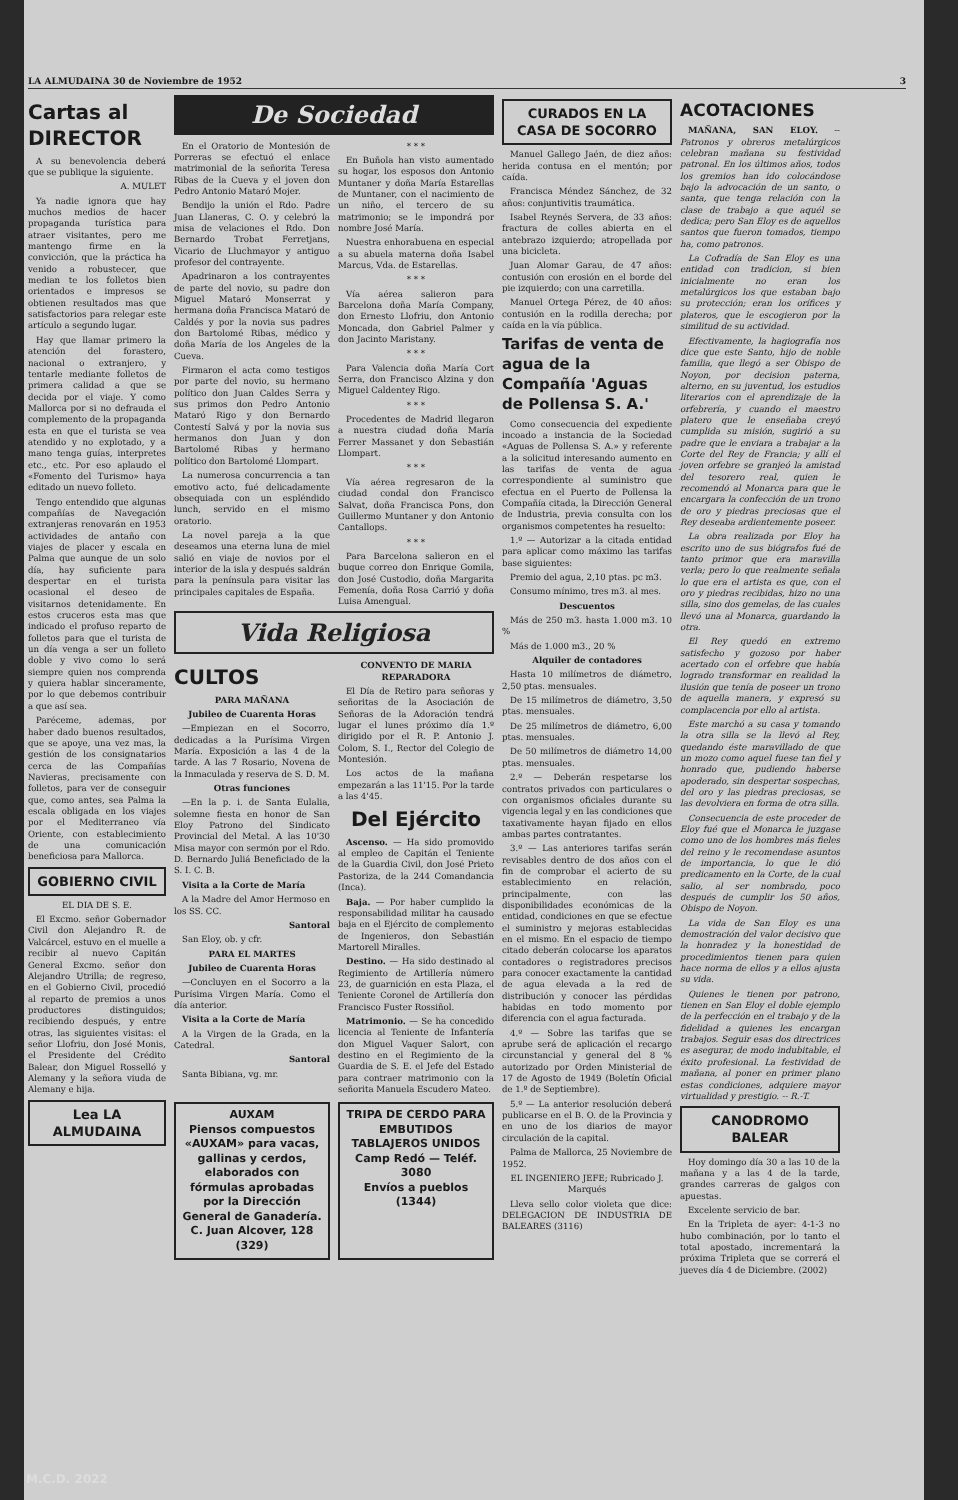LA ALMUDAINA 30 de Noviembre de 1952 3
Cartas al DIRECTOR
A su benevolencia deberá que se publique la siguiente.
A. MULET
Ya nadie ignora que hay muchos medios de hacer propaganda turística para atraer visitantes, pero me mantengo firme en la convicción, que la práctica ha venido a robustecer, que median te los folletos bien orientados e impresos se obtienen resultados mas que satisfactorios para relegar este artículo a segundo lugar.
Hay que llamar primero la atención del forastero, nacional o extranjero, y tentarle mediante folletos de primera calidad a que se decida por el viaje. Y como Mallorca por si no defrauda el complemento de la propaganda esta en que el turista se vea atendido y no explotado, y a mano tenga guías, interpretes etc., etc. Por eso aplaudo el «Fomento del Turismo» haya editado un nuevo folleto.
Tengo entendido que algunas compañías de Navegación extranjeras renovarán en 1953 actividades de antaño con viajes de placer y escala en Palma que aunque de un solo día, hay suficiente para despertar en el turista ocasional el deseo de visitarnos detenidamente. En estos cruceros esta mas que indicado el profuso reparto de folletos para que el turista de un día venga a ser un folleto doble y vivo como lo será siempre quien nos comprenda y quiera hablar sinceramente, por lo que debemos contribuir a que así sea.
Paréceme, ademas, por haber dado buenos resultados, que se apoye, una vez mas, la gestión de los consignatarios cerca de las Compañías Navieras, precisamente con folletos, para ver de conseguir que, como antes, sea Palma la escala obligada en los viajes por el Mediterraneo vía Oriente, con establecimiento de una comunicación beneficiosa para Mallorca.
GOBIERNO CIVIL
EL DIA DE S. E.
El Excmo. señor Gobernador Civil don Alejandro R. de Valcárcel, estuvo en el muelle a recibir al nuevo Capitán General Excmo. señor don Alejandro Utrilla; de regreso, en el Gobierno Civil, procedió al reparto de premios a unos productores distinguidos; recibiendo después, y entre otras, las siguientes visitas: el señor Llofriu, don José Monis, el Presidente del Crédito Balear, don Miguel Rosselló y Alemany y la señora viuda de Alemany e hija.
Lea LA ALMUDAINA
De Sociedad
En el Oratorio de Montesión de Porreras se efectuó el enlace matrimonial de la señorita Teresa Ribas de la Cueva y el joven don Pedro Antonio Mataró Mojer.
Bendijo la unión el Rdo. Padre Juan Llaneras, C. O. y celebró la misa de velaciones el Rdo. Don Bernardo Trobat Ferretjans, Vicario de Lluchmayor y antiguo profesor del contrayente.
Apadrinaron a los contrayentes de parte del novio, su padre don Miguel Mataró Monserrat y hermana doña Francisca Mataró de Caldés y por la novia sus padres don Bartolomé Ribas, médico y doña María de los Angeles de la Cueva.
Firmaron el acta como testigos por parte del novio, su hermano político don Juan Caldes Serra y sus primos don Pedro Antonio Mataró Rigo y don Bernardo Contestí Salvá y por la novia sus hermanos don Juan y don Bartolomé Ribas y hermano político don Bartolomé Llompart.
La numerosa concurrencia a tan emotivo acto, fué delicadamente obsequiada con un espléndido lunch, servido en el mismo oratorio.
La novel pareja a la que deseamos una eterna luna de miel salió en viaje de novios por el interior de la isla y después saldrán para la península para visitar las principales capitales de España.
* * *
En Buñola han visto aumentado su hogar, los esposos don Antonio Muntaner y doña María Estarellas de Muntaner, con el nacimiento de un niño, el tercero de su matrimonio; se le impondrá por nombre José María.
Nuestra enhorabuena en especial a su abuela materna doña Isabel Marcus, Vda. de Estarellas.
* * *
Vía aérea salieron para Barcelona doña María Company, don Ernesto Llofriu, don Antonio Moncada, don Gabriel Palmer y don Jacinto Maristany.
* * *
Para Valencia doña María Cort Serra, don Francisco Alzina y don Miguel Caldentey Rigo.
* * *
Procedentes de Madrid llegaron a nuestra ciudad doña María Ferrer Massanet y don Sebastián Llompart.
* * *
Vía aérea regresaron de la ciudad condal don Francisco Salvat, doña Francisca Pons, don Guillermo Muntaner y don Antonio Cantallops.
* * *
Para Barcelona salieron en el buque correo don Enrique Gomila, don José Custodio, doña Margarita Femenía, doña Rosa Carrió y doña Luisa Amengual.
Vida Religiosa
CULTOS
PARA MAÑANA
Jubileo de Cuarenta Horas
—Empiezan en el Socorro, dedicadas a la Purísima Virgen María. Exposición a las 4 de la tarde. A las 7 Rosario, Novena de la Inmaculada y reserva de S. D. M.
Otras funciones
—En la p. i. de Santa Eulalia, solemne fiesta en honor de San Eloy Patrono del Sindicato Provincial del Metal. A las 10'30 Misa mayor con sermón por el Rdo. D. Bernardo Juliá Beneficiado de la S. I. C. B.
Visita a la Corte de María
A la Madre del Amor Hermoso en los SS. CC.
Santoral
San Eloy, ob. y cfr.
PARA EL MARTES
Jubileo de Cuarenta Horas
—Concluyen en el Socorro a la Purísima Virgen María. Como el día anterior.
Visita a la Corte de María
A la Virgen de la Grada, en la Catedral.
Santoral
Santa Bibiana, vg. mr.
CONVENTO DE MARIA REPARADORA
El Día de Retiro para señoras y señoritas de la Asociación de Señoras de la Adoración tendrá lugar el lunes próximo día 1.º dirigido por el R. P. Antonio J. Colom, S. I., Rector del Colegio de Montesión.
Los actos de la mañana empezarán a las 11'15. Por la tarde a las 4'45.
Del Ejército
Ascenso. — Ha sido promovido al empleo de Capitán el Teniente de la Guardia Civil, don José Prieto Pastoriza, de la 244 Comandancia (Inca).
Baja. — Por haber cumplido la responsabilidad militar ha causado baja en el Ejército de complemento de Ingenieros, don Sebastián Martorell Miralles.
Destino. — Ha sido destinado al Regimiento de Artillería número 23, de guarnición en esta Plaza, el Teniente Coronel de Artillería don Francisco Fuster Rossiñol.
Matrimonio. — Se ha concedido licencia al Teniente de Infantería don Miguel Vaquer Salort, con destino en el Regimiento de la Guardia de S. E. el Jefe del Estado para contraer matrimonio con la señorita Manuela Escudero Mateo.
AUXAM
Piensos compuestos «AUXAM» para vacas, gallinas y cerdos, elaborados con fórmulas aprobadas por la Dirección General de Ganadería.
C. Juan Alcover, 128 (329)
TRIPA DE CERDO PARA EMBUTIDOS
TABLAJEROS UNIDOS
Camp Redó — Teléf. 3080
Envíos a pueblos (1344)
CURADOS EN LA CASA DE SOCORRO
Manuel Gallego Jaén, de diez años: herida contusa en el mentón; por caída.
Francisca Méndez Sánchez, de 32 años: conjuntivitis traumática.
Isabel Reynés Servera, de 33 años: fractura de colles abierta en el antebrazo izquierdo; atropellada por una bicicleta.
Juan Alomar Garau, de 47 años: contusión con erosión en el borde del pie izquierdo; con una carretilla.
Manuel Ortega Pérez, de 40 años: contusión en la rodilla derecha; por caída en la vía pública.
Tarifas de venta de agua de la Compañía 'Aguas de Pollensa S. A.'
Como consecuencia del expediente incoado a instancia de la Sociedad «Aguas de Pollensa S. A.» y referente a la solicitud interesando aumento en las tarifas de venta de agua correspondiente al suministro que efectua en el Puerto de Pollensa la Compañía citada, la Dirección General de Industria, previa consulta con los organismos competentes ha resuelto:
1.º — Autorizar a la citada entidad para aplicar como máximo las tarifas base siguientes:
Premio del agua, 2,10 ptas. pc m3.
Consumo mínimo, tres m3. al mes.
Descuentos
Más de 250 m3. hasta 1.000 m3. 10 %
Más de 1.000 m3., 20 %
Alquiler de contadores
Hasta 10 milímetros de diámetro, 2,50 ptas. mensuales.
De 15 milímetros de diámetro, 3,50 ptas. mensuales.
De 25 milímetros de diámetro, 6,00 ptas. mensuales.
De 50 milímetros de diámetro 14,00 ptas. mensuales.
2.º — Deberán respetarse los contratos privados con particulares o con organismos oficiales durante su vigencia legal y en las condiciones que taxativamente hayan fijado en ellos ambas partes contratantes.
3.º — Las anteriores tarifas serán revisables dentro de dos años con el fin de comprobar el acierto de su establecimiento en relación, principalmente, con las disponibilidades económicas de la entidad, condiciones en que se efectue el suministro y mejoras establecidas en el mismo. En el espacio de tiempo citado deberán colocarse los aparatos contadores o registradores precisos para conocer exactamente la cantidad de agua elevada a la red de distribución y conocer las pérdidas habidas en todo momento por diferencia con el agua facturada.
4.º — Sobre las tarifas que se aprube será de aplicación el recargo circunstancial y general del 8 % autorizado por Orden Ministerial de 17 de Agosto de 1949 (Boletín Oficial de 1.º de Septiembre).
5.º — La anterior resolución deberá publicarse en el B. O. de la Provincia y en uno de los diarios de mayor circulación de la capital.
Palma de Mallorca, 25 Noviembre de 1952.
EL INGENIERO JEFE; Rubricado J. Marqués
Lleva sello color violeta que dice: DELEGACION DE INDUSTRIA DE BALEARES (3116)
ACOTACIONES
MAÑANA, SAN ELOY. -- Patronos y obreros metalúrgicos celebran mañana su festividad patronal. En los últimos años, todos los gremios han ido colocándose bajo la advocación de un santo, o santa, que tenga relación con la clase de trabajo a que aquél se dedica; pero San Eloy es de aquellos santos que fueron tomados, tiempo ha, como patronos.
La Cofradía de San Eloy es una entidad con tradicion, si bien inicialmente no eran los metalúrgicos los que estaban bajo su protección; eran los orífices y plateros, que le escogieron por la similitud de su actividad.
Efectivamente, la hagiografía nos dice que este Santo, hijo de noble familia, que llegó a ser Obispo de Noyon, por decision paterna, alterno, en su juventud, los estudios literarios con el aprendizaje de la orfebrería, y cuando el maestro platero que le enseñaba creyó cumplida su misión, sugirió a su padre que le enviara a trabajar a la Corte del Rey de Francia; y allí el joven orfebre se granjeó la amistad del tesorero real, quien le recomendó al Monarca para que le encargara la confección de un trono de oro y piedras preciosas que el Rey deseaba ardientemente poseer.
La obra realizada por Eloy ha escrito uno de sus biógrafos fué de tanto primor que era maravilla verla; pero lo que realmente señala lo que era el artista es que, con el oro y piedras recibidas, hizo no una silla, sino dos gemelas, de las cuales llevó una al Monarca, guardando la otra.
El Rey quedó en extremo satisfecho y gozoso por haber acertado con el orfebre que había logrado transformar en realidad la ilusión que tenía de poseer un trono de aquella manera, y expresó su complacencia por ello al artista.
Este marchó a su casa y tomando la otra silla se la llevó al Rey, quedando éste maravillado de que un mozo como aquel fuese tan fiel y honrado que, pudiendo haberse apoderado, sin despertar sospechas, del oro y las piedras preciosas, se las devolviera en forma de otra silla.
Consecuencia de este proceder de Eloy fué que el Monarca le juzgase como uno de los hombres más fieles del reino y le recomendase asuntos de importancia, lo que le dió predicamento en la Corte, de la cual salio, al ser nombrado, poco después de cumplir los 50 años, Obispo de Noyon.
La vida de San Eloy es una demostración del valor decisivo que la honradez y la honestidad de procedimientos tienen para quien hace norma de ellos y a ellos ajusta su vida.
Quienes le tienen por patrono, tienen en San Eloy el doble ejemplo de la perfección en el trabajo y de la fidelidad a quienes les encargan trabajos. Seguir esas dos directrices es asegurar, de modo indubitable, el éxito profesional. La festividad de mañana, al poner en primer plano estas condiciones, adquiere mayor virtualidad y prestigio. -- R.-T.
CANODROMO BALEAR
Hoy domingo día 30 a las 10 de la mañana y a las 4 de la tarde, grandes carreras de galgos con apuestas.
Excelente servicio de bar.
En la Tripleta de ayer: 4-1-3 no hubo combinación, por lo tanto el total apostado, incrementará la próxima Tripleta que se correrá el jueves día 4 de Diciembre. (2002)
M.C.D. 2022